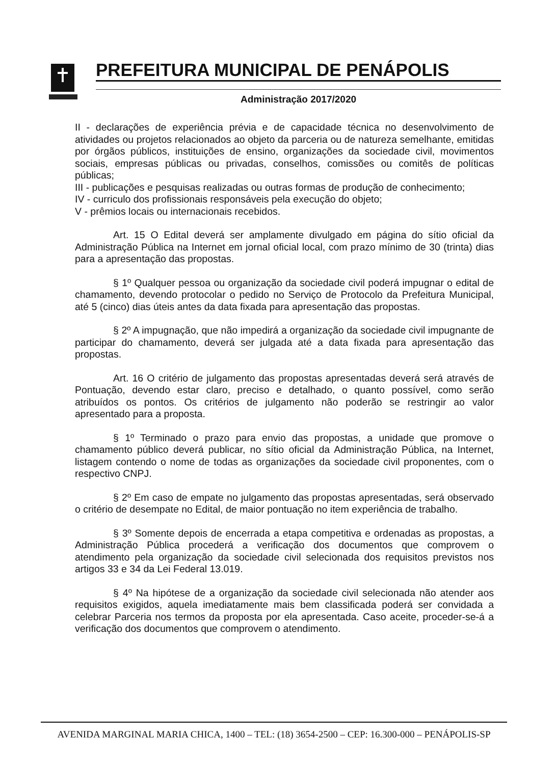PREFEITURA MUNICIPAL DE PENÁPOLIS
Administração 2017/2020
II - declarações de experiência prévia e de capacidade técnica no desenvolvimento de atividades ou projetos relacionados ao objeto da parceria ou de natureza semelhante, emitidas por órgãos públicos, instituições de ensino, organizações da sociedade civil, movimentos sociais, empresas públicas ou privadas, conselhos, comissões ou comitês de políticas públicas;
III - publicações e pesquisas realizadas ou outras formas de produção de conhecimento;
IV - curriculo dos profissionais responsáveis pela execução do objeto;
V - prêmios locais ou internacionais recebidos.
Art. 15 O Edital deverá ser amplamente divulgado em página do sítio oficial da Administração Pública na Internet em jornal oficial local, com prazo mínimo de 30 (trinta) dias para a apresentação das propostas.
§ 1º Qualquer pessoa ou organização da sociedade civil poderá impugnar o edital de chamamento, devendo protocolar o pedido no Serviço de Protocolo da Prefeitura Municipal, até 5 (cinco) dias úteis antes da data fixada para apresentação das propostas.
§ 2º A impugnação, que não impedirá a organização da sociedade civil impugnante de participar do chamamento, deverá ser julgada até a data fixada para apresentação das propostas.
Art. 16 O critério de julgamento das propostas apresentadas deverá será através de Pontuação, devendo estar claro, preciso e detalhado, o quanto possível, como serão atribuídos os pontos. Os critérios de julgamento não poderão se restringir ao valor apresentado para a proposta.
§ 1º Terminado o prazo para envio das propostas, a unidade que promove o chamamento público deverá publicar, no sítio oficial da Administração Pública, na Internet, listagem contendo o nome de todas as organizações da sociedade civil proponentes, com o respectivo CNPJ.
§ 2º Em caso de empate no julgamento das propostas apresentadas, será observado o critério de desempate no Edital, de maior pontuação no item experiência de trabalho.
§ 3º Somente depois de encerrada a etapa competitiva e ordenadas as propostas, a Administração Pública procederá a verificação dos documentos que comprovem o atendimento pela organização da sociedade civil selecionada dos requisitos previstos nos artigos 33 e 34 da Lei Federal 13.019.
§ 4º Na hipótese de a organização da sociedade civil selecionada não atender aos requisitos exigidos, aquela imediatamente mais bem classificada poderá ser convidada a celebrar Parceria nos termos da proposta por ela apresentada. Caso aceite, proceder-se-á a verificação dos documentos que comprovem o atendimento.
AVENIDA MARGINAL MARIA CHICA, 1400 – TEL: (18) 3654-2500 – CEP: 16.300-000 – PENÁPOLIS-SP